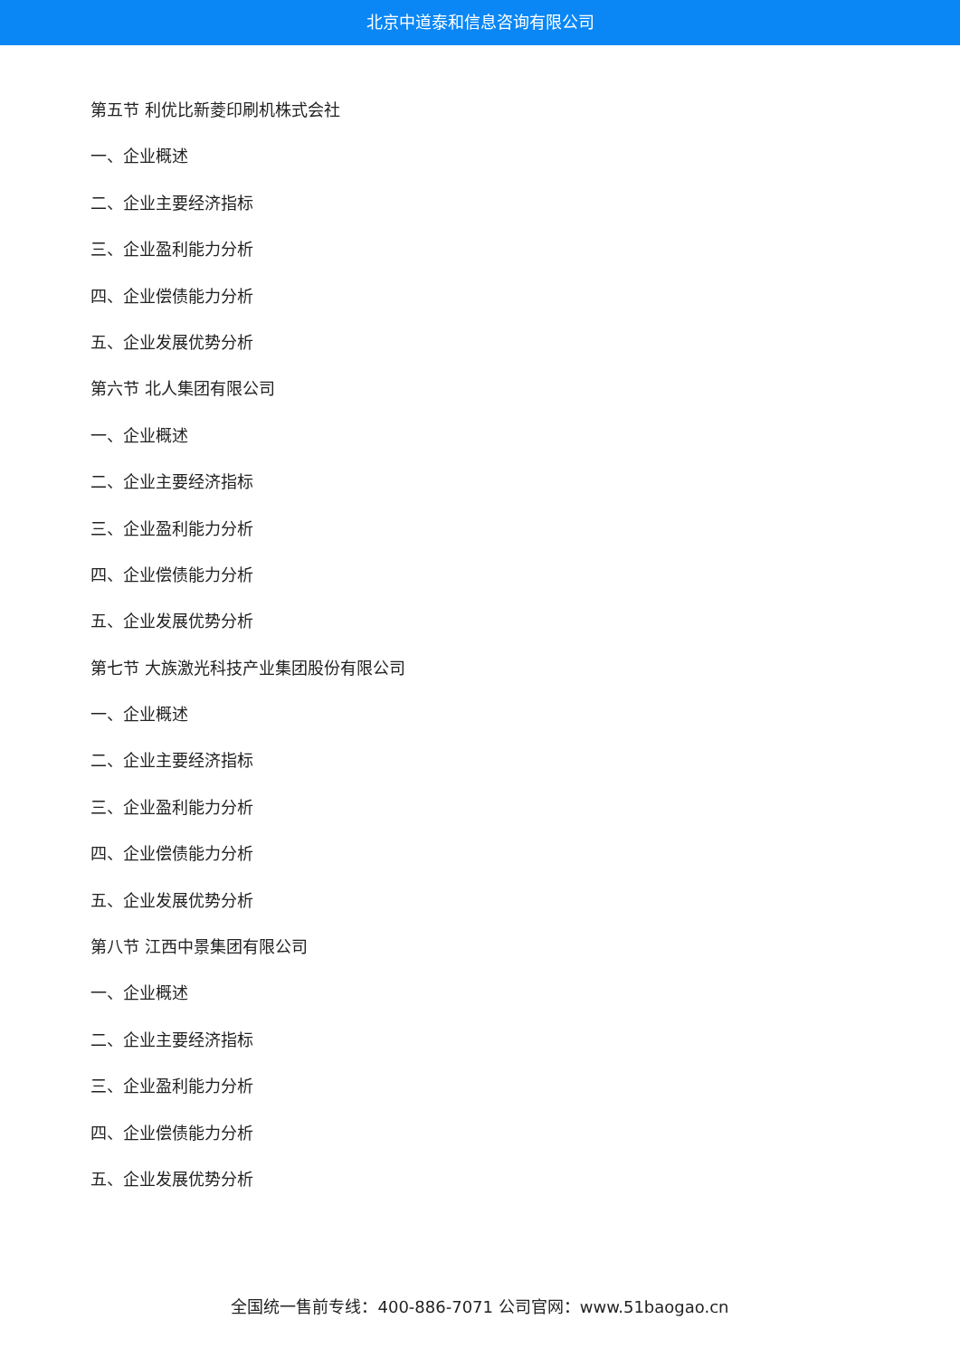北京中道泰和信息咨询有限公司
第五节 利优比新菱印刷机株式会社
一、企业概述
二、企业主要经济指标
三、企业盈利能力分析
四、企业偿债能力分析
五、企业发展优势分析
第六节 北人集团有限公司
一、企业概述
二、企业主要经济指标
三、企业盈利能力分析
四、企业偿债能力分析
五、企业发展优势分析
第七节 大族激光科技产业集团股份有限公司
一、企业概述
二、企业主要经济指标
三、企业盈利能力分析
四、企业偿债能力分析
五、企业发展优势分析
第八节 江西中景集团有限公司
一、企业概述
二、企业主要经济指标
三、企业盈利能力分析
四、企业偿债能力分析
五、企业发展优势分析
全国统一售前专线：400-886-7071 公司官网：www.51baogao.cn